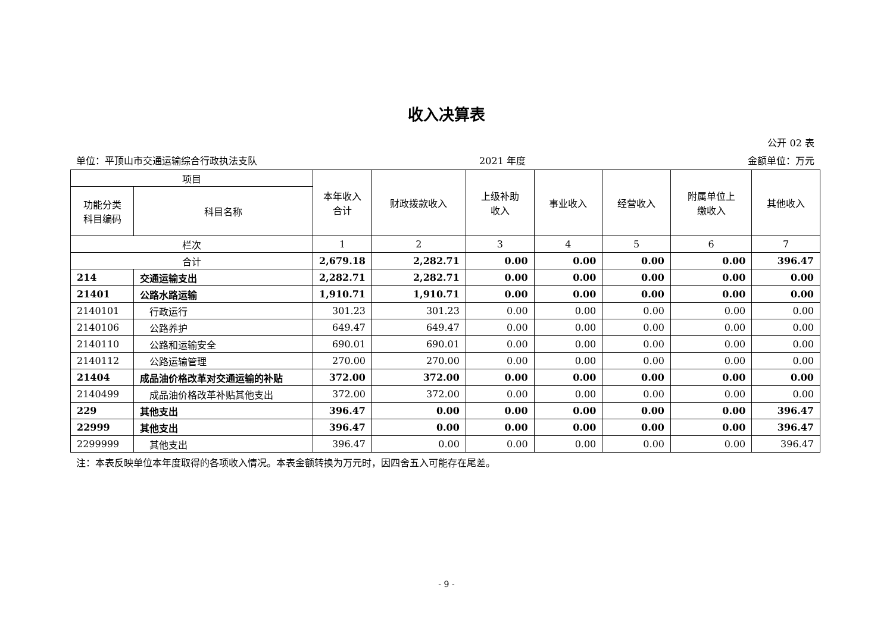收入决算表
公开 02 表
单位：平顶山市交通运输综合行政执法支队 2021 年度 金额单位：万元
| 项目 | | 本年收入 合计 | 财政拨款收入 | 上级补助 收入 | 事业收入 | 经营收入 | 附属单位上 缴收入 | 其他收入 |
| --- | --- | --- | --- | --- | --- | --- | --- | --- |
| 功能分类 科目编码 | 科目名称 | | | | | | | |
| 栏次 | | 1 | 2 | 3 | 4 | 5 | 6 | 7 |
| 合计 | | 2,679.18 | 2,282.71 | 0.00 | 0.00 | 0.00 | 0.00 | 396.47 |
| 214 | 交通运输支出 | 2,282.71 | 2,282.71 | 0.00 | 0.00 | 0.00 | 0.00 | 0.00 |
| 21401 | 公路水路运输 | 1,910.71 | 1,910.71 | 0.00 | 0.00 | 0.00 | 0.00 | 0.00 |
| 2140101 | 行政运行 | 301.23 | 301.23 | 0.00 | 0.00 | 0.00 | 0.00 | 0.00 |
| 2140106 | 公路养护 | 649.47 | 649.47 | 0.00 | 0.00 | 0.00 | 0.00 | 0.00 |
| 2140110 | 公路和运输安全 | 690.01 | 690.01 | 0.00 | 0.00 | 0.00 | 0.00 | 0.00 |
| 2140112 | 公路运输管理 | 270.00 | 270.00 | 0.00 | 0.00 | 0.00 | 0.00 | 0.00 |
| 21404 | 成品油价格改革对交通运输的补贴 | 372.00 | 372.00 | 0.00 | 0.00 | 0.00 | 0.00 | 0.00 |
| 2140499 | 成品油价格改革补贴其他支出 | 372.00 | 372.00 | 0.00 | 0.00 | 0.00 | 0.00 | 0.00 |
| 229 | 其他支出 | 396.47 | 0.00 | 0.00 | 0.00 | 0.00 | 0.00 | 396.47 |
| 22999 | 其他支出 | 396.47 | 0.00 | 0.00 | 0.00 | 0.00 | 0.00 | 396.47 |
| 2299999 | 其他支出 | 396.47 | 0.00 | 0.00 | 0.00 | 0.00 | 0.00 | 396.47 |
注：本表反映单位本年度取得的各项收入情况。本表金额转换为万元时，因四舍五入可能存在尾差。
- 9 -